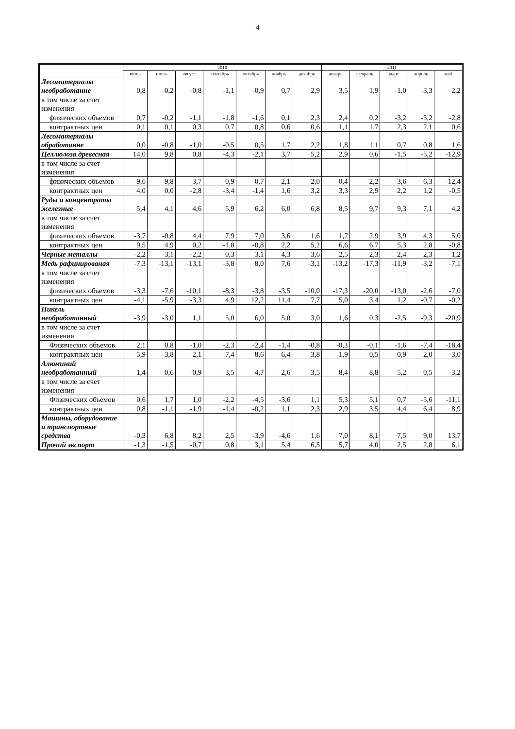4
| | 2010 | | | | | | | 2011 | | | | |
| --- | --- | --- | --- | --- | --- | --- | --- | --- | --- | --- | --- | --- |
| | июнь | июль | август | сентябрь | октябрь | ноябрь | декабрь | январь | февраль | март | апрель | май |
| Лесоматериалы необработанне | 0,8 | -0,2 | -0,8 | -1,1 | -0,9 | 0,7 | 2,9 | 3,5 | 1,9 | -1,0 | -3,3 | -2,2 |
| в том числе за счет изменения | | | | | | | | | | | | |
| физических объемов | 0,7 | -0,2 | -1,1 | -1,8 | -1,6 | 0,1 | 2,3 | 2,4 | 0,2 | -3,2 | -5,2 | -2,8 |
| контрактных цен | 0,1 | 0,1 | 0,3 | 0,7 | 0,8 | 0,6 | 0,6 | 1,1 | 1,7 | 2,3 | 2,1 | 0,6 |
| Лесоматериалы обработанне | 0,0 | -0,8 | -1,0 | -0,5 | 0,5 | 1,7 | 2,2 | 1,8 | 1,1 | 0,7 | 0,8 | 1,6 |
| Целлюлоза древесная | 14,0 | 9,8 | 0,8 | -4,3 | -2,1 | 3,7 | 5,2 | 2,9 | 0,6 | -1,5 | -5,2 | -12,9 |
| в том числе за счет изменения | | | | | | | | | | | | |
| физических объемов | 9,6 | 9,8 | 3,7 | -0,9 | -0,7 | 2,1 | 2,0 | -0,4 | -2,2 | -3,6 | -6,3 | -12,4 |
| контрактных цен | 4,0 | 0,0 | -2,8 | -3,4 | -1,4 | 1,6 | 3,2 | 3,3 | 2,9 | 2,2 | 1,2 | -0,5 |
| Руды и концентраты железные | 5,4 | 4,1 | 4,6 | 5,9 | 6,2 | 6,0 | 6,8 | 8,5 | 9,7 | 9,3 | 7,1 | 4,2 |
| в том числе за счет изменения | | | | | | | | | | | | |
| физических объемов | -3,7 | -0,8 | 4,4 | 7,9 | 7,0 | 3,6 | 1,6 | 1,7 | 2,9 | 3,9 | 4,3 | 5,0 |
| контрактных цен | 9,5 | 4,9 | 0,2 | -1,8 | -0,8 | 2,2 | 5,2 | 6,6 | 6,7 | 5,3 | 2,8 | -0,8 |
| Черные металлы | -2,2 | -3,1 | -2,2 | 0,3 | 3,1 | 4,3 | 3,6 | 2,5 | 2,3 | 2,4 | 2,3 | 1,2 |
| Медь рафинированая | -7,3 | -13,1 | -13,1 | -3,8 | 8,0 | 7,6 | -3,1 | -13,2 | -17,3 | -11,9 | -3,2 | -7,1 |
| в том числе за счет изменения | | | | | | | | | | | | |
| физических объемов | -3,3 | -7,6 | -10,1 | -8,3 | -3,8 | -3,5 | -10,0 | -17,3 | -20,0 | -13,0 | -2,6 | -7,0 |
| контрактных цен | -4,1 | -5,9 | -3,3 | 4,9 | 12,2 | 11,4 | 7,7 | 5,0 | 3,4 | 1,2 | -0,7 | -0,2 |
| Никель необработанный | -3,9 | -3,0 | 1,1 | 5,0 | 6,0 | 5,0 | 3,0 | 1,6 | 0,3 | -2,5 | -9,3 | -20,9 |
| в том числе за счет изменения | | | | | | | | | | | | |
| Физических объемов | 2,1 | 0,8 | -1,0 | -2,3 | -2,4 | -1,4 | -0,8 | -0,3 | -0,1 | -1,6 | -7,4 | -18,4 |
| контрактных цен | -5,9 | -3,8 | 2,1 | 7,4 | 8,6 | 6,4 | 3,8 | 1,9 | 0,5 | -0,9 | -2,0 | -3,0 |
| Алюминий необработанный | 1,4 | 0,6 | -0,9 | -3,5 | -4,7 | -2,6 | 3,5 | 8,4 | 8,8 | 5,2 | 0,5 | -3,2 |
| в том числе за счет изменения | | | | | | | | | | | | |
| Физических объемов | 0,6 | 1,7 | 1,0 | -2,2 | -4,5 | -3,6 | 1,1 | 5,3 | 5,1 | 0,7 | -5,6 | -11,1 |
| контрактных цен | 0,8 | -1,1 | -1,9 | -1,4 | -0,2 | 1,1 | 2,3 | 2,9 | 3,5 | 4,4 | 6,4 | 8,9 |
| Машины, оборудование и транспортные средства | -0,3 | 6,8 | 8,2 | 2,5 | -3,9 | -4,6 | 1,6 | 7,0 | 8,1 | 7,5 | 9,0 | 13,7 |
| Прочий экспорт | -1,3 | -1,5 | -0,7 | 0,8 | 3,1 | 5,4 | 6,5 | 5,7 | 4,0 | 2,5 | 2,8 | 6,1 |